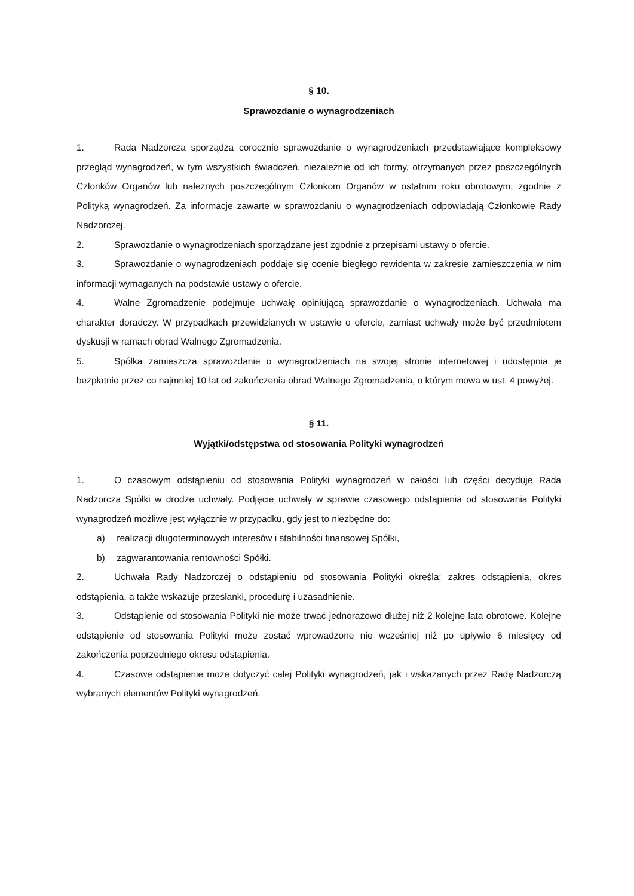§ 10.
Sprawozdanie o wynagrodzeniach
1. Rada Nadzorcza sporządza corocznie sprawozdanie o wynagrodzeniach przedstawiające kompleksowy przegląd wynagrodzeń, w tym wszystkich świadczeń, niezależnie od ich formy, otrzymanych przez poszczególnych Członków Organów lub należnych poszczególnym Członkom Organów w ostatnim roku obrotowym, zgodnie z Polityką wynagrodzeń. Za informacje zawarte w sprawozdaniu o wynagrodzeniach odpowiadają Członkowie Rady Nadzorczej.
2. Sprawozdanie o wynagrodzeniach sporządzane jest zgodnie z przepisami ustawy o ofercie.
3. Sprawozdanie o wynagrodzeniach poddaje się ocenie biegłego rewidenta w zakresie zamieszczenia w nim informacji wymaganych na podstawie ustawy o ofercie.
4. Walne Zgromadzenie podejmuje uchwałę opiniującą sprawozdanie o wynagrodzeniach. Uchwała ma charakter doradczy. W przypadkach przewidzianych w ustawie o ofercie, zamiast uchwały może być przedmiotem dyskusji w ramach obrad Walnego Zgromadzenia.
5. Spółka zamieszcza sprawozdanie o wynagrodzeniach na swojej stronie internetowej i udostępnia je bezpłatnie przez co najmniej 10 lat od zakończenia obrad Walnego Zgromadzenia, o którym mowa w ust. 4 powyżej.
§ 11.
Wyjątki/odstępstwa od stosowania Polityki wynagrodzeń
1. O czasowym odstąpieniu od stosowania Polityki wynagrodzeń w całości lub części decyduje Rada Nadzorcza Spółki w drodze uchwały. Podjęcie uchwały w sprawie czasowego odstąpienia od stosowania Polityki wynagrodzeń możliwe jest wyłącznie w przypadku, gdy jest to niezbędne do:
a) realizacji długoterminowych interesów i stabilności finansowej Spółki,
b) zagwarantowania rentowności Spółki.
2. Uchwała Rady Nadzorczej o odstąpieniu od stosowania Polityki określa: zakres odstąpienia, okres odstąpienia, a także wskazuje przesłanki, procedurę i uzasadnienie.
3. Odstąpienie od stosowania Polityki nie może trwać jednorazowo dłużej niż 2 kolejne lata obrotowe. Kolejne odstąpienie od stosowania Polityki może zostać wprowadzone nie wcześniej niż po upływie 6 miesięcy od zakończenia poprzedniego okresu odstąpienia.
4. Czasowe odstąpienie może dotyczyć całej Polityki wynagrodzeń, jak i wskazanych przez Radę Nadzorczą wybranych elementów Polityki wynagrodzeń.